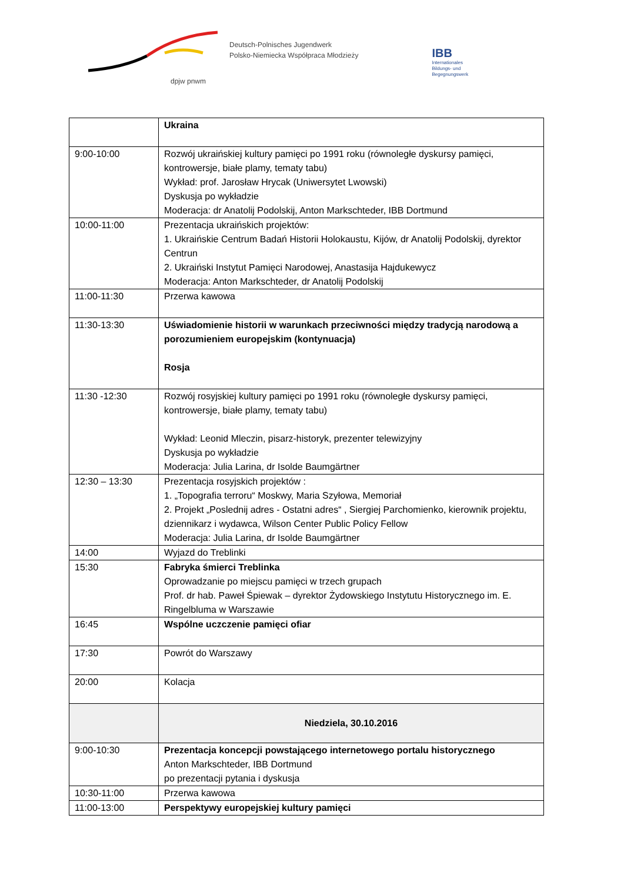dpjw pnwm
Deutsch-Polnisches Jugendwerk
Polsko-Niemiecka Współpraca Młodzieży
IBB
Internationales
Bildungs- und
Begegnungswerk
| | Ukraina |
| 9:00-10:00 | Rozwój ukraińskiej kultury pamięci po 1991 roku (równoległe dyskursy pamięci, kontrowersje, białe plamy, tematy tabu) Wykład: prof. Jarosław Hrycak (Uniwersytet Lwowski) Dyskusja po wykładzie Moderacja: dr Anatolij Podolskij, Anton Markschteder, IBB Dortmund |
| 10:00-11:00 | Prezentacja ukraińskich projektów: 1. Ukraińskie Centrum Badań Historii Holokaustu, Kijów, dr Anatolij Podolskij, dyrektor Centrun 2. Ukraiński Instytut Pamięci Narodowej, Anastasija Hajdukewycz Moderacja: Anton Markschteder, dr Anatolij Podolskij |
| 11:00-11:30 | Przerwa kawowa |
| 11:30-13:30 | Uświadomienie historii w warunkach przeciwności między tradycją narodową a porozumieniem europejskim (kontynuacja) Rosja |
| 11:30 -12:30 | Rozwój rosyjskiej kultury pamięci po 1991 roku (równoległe dyskursy pamięci, kontrowersje, białe plamy, tematy tabu) Wykład: Leonid Mleczin, pisarz-historyk, prezenter telewizyjny Dyskusja po wykładzie Moderacja: Julia Larina, dr Isolde Baumgärtner |
| 12:30 – 13:30 | Prezentacja rosyjskich projektów : 1. „Topografia terroru“ Moskwy, Maria Szyłowa, Memoriał 2. Projekt „Poslednij adres - Ostatni adres“ , Siergiej Parchomienko, kierownik projektu, dziennikarz i wydawca, Wilson Center Public Policy Fellow Moderacja: Julia Larina, dr Isolde Baumgärtner |
| 14:00 | Wyjazd do Treblinki |
| 15:30 | Fabryka śmierci Treblinka Oprowadzanie po miejscu pamięci w trzech grupach Prof. dr hab. Paweł Śpiewak – dyrektor Żydowskiego Instytutu Historycznego im. E. Ringelbluma w Warszawie |
| 16:45 | Wspólne uczczenie pamięci ofiar |
| 17:30 | Powrót do Warszawy |
| 20:00 | Kolacja |
| | Niedziela, 30.10.2016 |
| 9:00-10:30 | Prezentacja koncepcji powstającego internetowego portalu historycznego Anton Markschteder, IBB Dortmund po prezentacji pytania i dyskusja |
| 10:30-11:00 | Przerwa kawowa |
| 11:00-13:00 | Perspektywy europejskiej kultury pamięci |